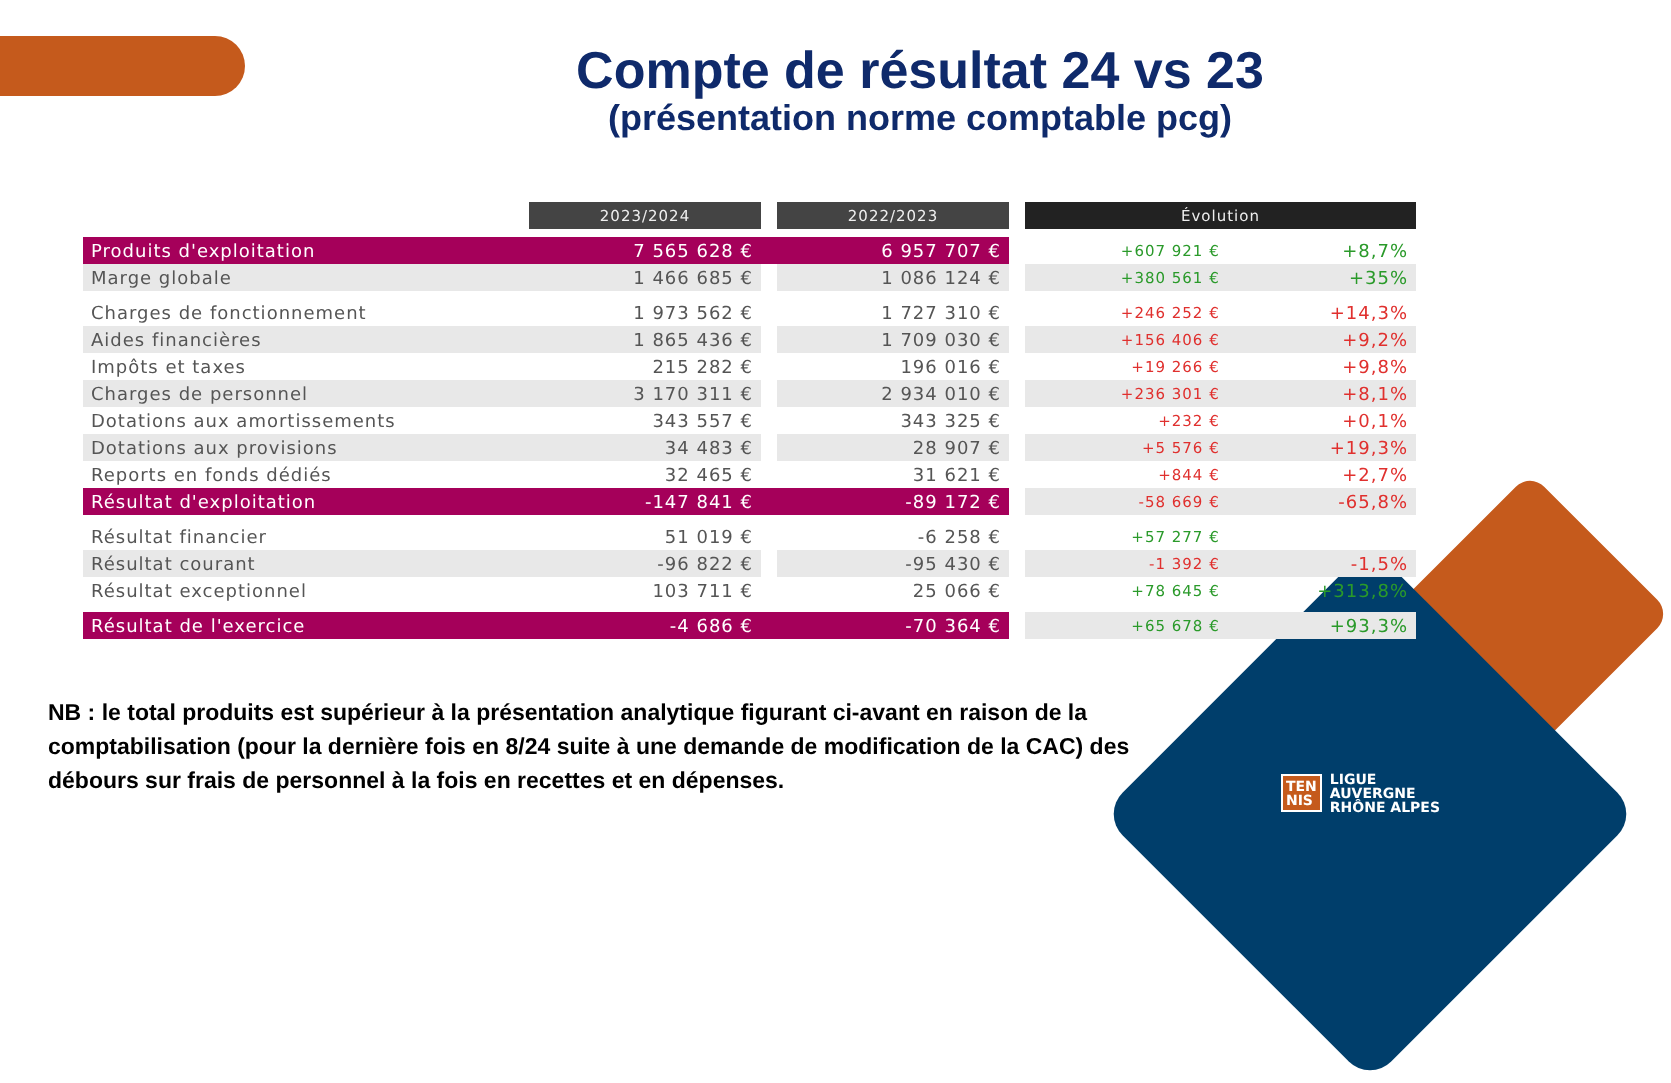Compte de résultat 24 vs 23
(présentation norme comptable pcg)
| | 2023/2024 | | 2022/2023 | | Évolution | |
| Produits d'exploitation | 7 565 628 € | | 6 957 707 € | | +607 921 € | +8,7% |
| Marge globale | 1 466 685 € | | 1 086 124 € | | +380 561 € | +35% |
| Charges de fonctionnement | 1 973 562 € | | 1 727 310 € | | +246 252 € | +14,3% |
| Aides financières | 1 865 436 € | | 1 709 030 € | | +156 406 € | +9,2% |
| Impôts et taxes | 215 282 € | | 196 016 € | | +19 266 € | +9,8% |
| Charges de personnel | 3 170 311 € | | 2 934 010 € | | +236 301 € | +8,1% |
| Dotations aux amortissements | 343 557 € | | 343 325 € | | +232 € | +0,1% |
| Dotations aux provisions | 34 483 € | | 28 907 € | | +5 576 € | +19,3% |
| Reports en fonds dédiés | 32 465 € | | 31 621 € | | +844 € | +2,7% |
| Résultat d'exploitation | -147 841 € | | -89 172 € | | -58 669 € | -65,8% |
| Résultat financier | 51 019 € | | -6 258 € | | +57 277 € | |
| Résultat courant | -96 822 € | | -95 430 € | | -1 392 € | -1,5% |
| Résultat exceptionnel | 103 711 € | | 25 066 € | | +78 645 € | +313,8% |
| Résultat de l'exercice | -4 686 € | | -70 364 € | | +65 678 € | +93,3% |
NB : le total produits est supérieur à la présentation analytique figurant ci-avant en raison de la comptabilisation (pour la dernière fois en 8/24 suite à une demande de modification de la CAC) des débours sur frais de personnel à la fois en recettes et en dépenses.
TEN
NIS LIGUE
AUVERGNE
RHÔNE ALPES